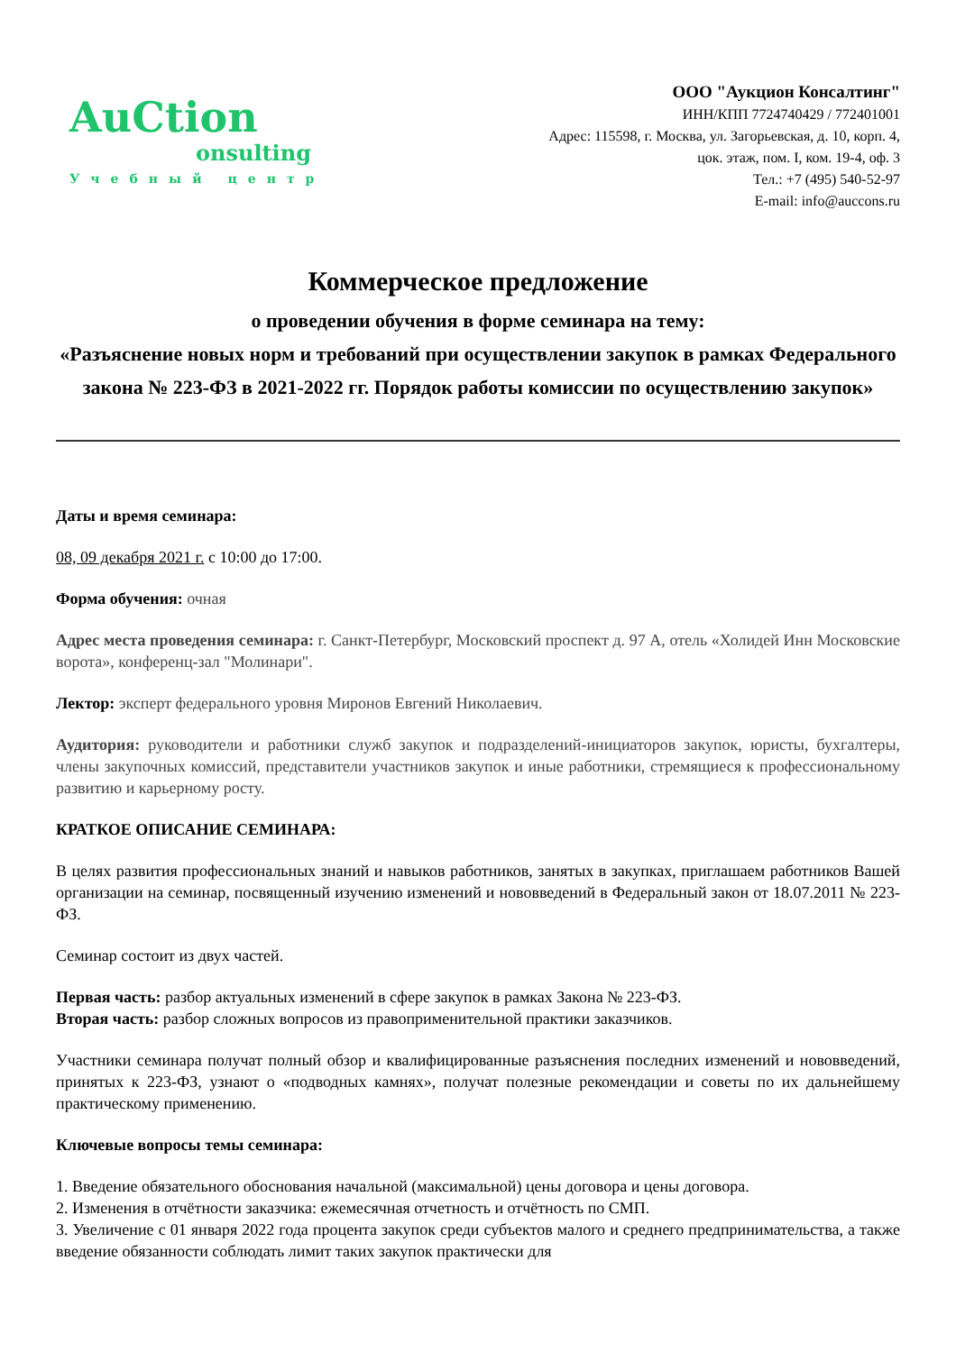AuCtion
onsulting
Учебный центр
ООО "Аукцион Консалтинг"
ИНН/КПП 7724740429 / 772401001
Адрес: 115598, г. Москва, ул. Загорьевская, д. 10, корп. 4,
цок. этаж, пом. I, ком. 19-4, оф. 3
Тел.: +7 (495) 540-52-97
E-mail: info@auccons.ru
Коммерческое предложение
о проведении обучения в форме семинара на тему:
«Разъяснение новых норм и требований при осуществлении закупок в рамках Федерального закона № 223-ФЗ в 2021-2022 гг. Порядок работы комиссии по осуществлению закупок»
Даты и время семинара:
08, 09 декабря 2021 г. с 10:00 до 17:00.
Форма обучения: очная
Адрес места проведения семинара: г. Санкт-Петербург, Московский проспект д. 97 А, отель «Холидей Инн Московские ворота», конференц-зал "Молинари".
Лектор: эксперт федерального уровня Миронов Евгений Николаевич.
Аудитория: руководители и работники служб закупок и подразделений-инициаторов закупок, юристы, бухгалтеры, члены закупочных комиссий, представители участников закупок и иные работники, стремящиеся к профессиональному развитию и карьерному росту.
КРАТКОЕ ОПИСАНИЕ СЕМИНАРА:
В целях развития профессиональных знаний и навыков работников, занятых в закупках, приглашаем работников Вашей организации на семинар, посвященный изучению изменений и нововведений в Федеральный закон от 18.07.2011 № 223-ФЗ.
Семинар состоит из двух частей.
Первая часть: разбор актуальных изменений в сфере закупок в рамках Закона № 223-ФЗ.
Вторая часть: разбор сложных вопросов из правоприменительной практики заказчиков.
Участники семинара получат полный обзор и квалифицированные разъяснения последних изменений и нововведений, принятых к 223-ФЗ, узнают о «подводных камнях», получат полезные рекомендации и советы по их дальнейшему практическому применению.
Ключевые вопросы темы семинара:
1. Введение обязательного обоснования начальной (максимальной) цены договора и цены договора.
2. Изменения в отчётности заказчика: ежемесячная отчетность и отчётность по СМП.
3. Увеличение с 01 января 2022 года процента закупок среди субъектов малого и среднего предпринимательства, а также введение обязанности соблюдать лимит таких закупок практически для